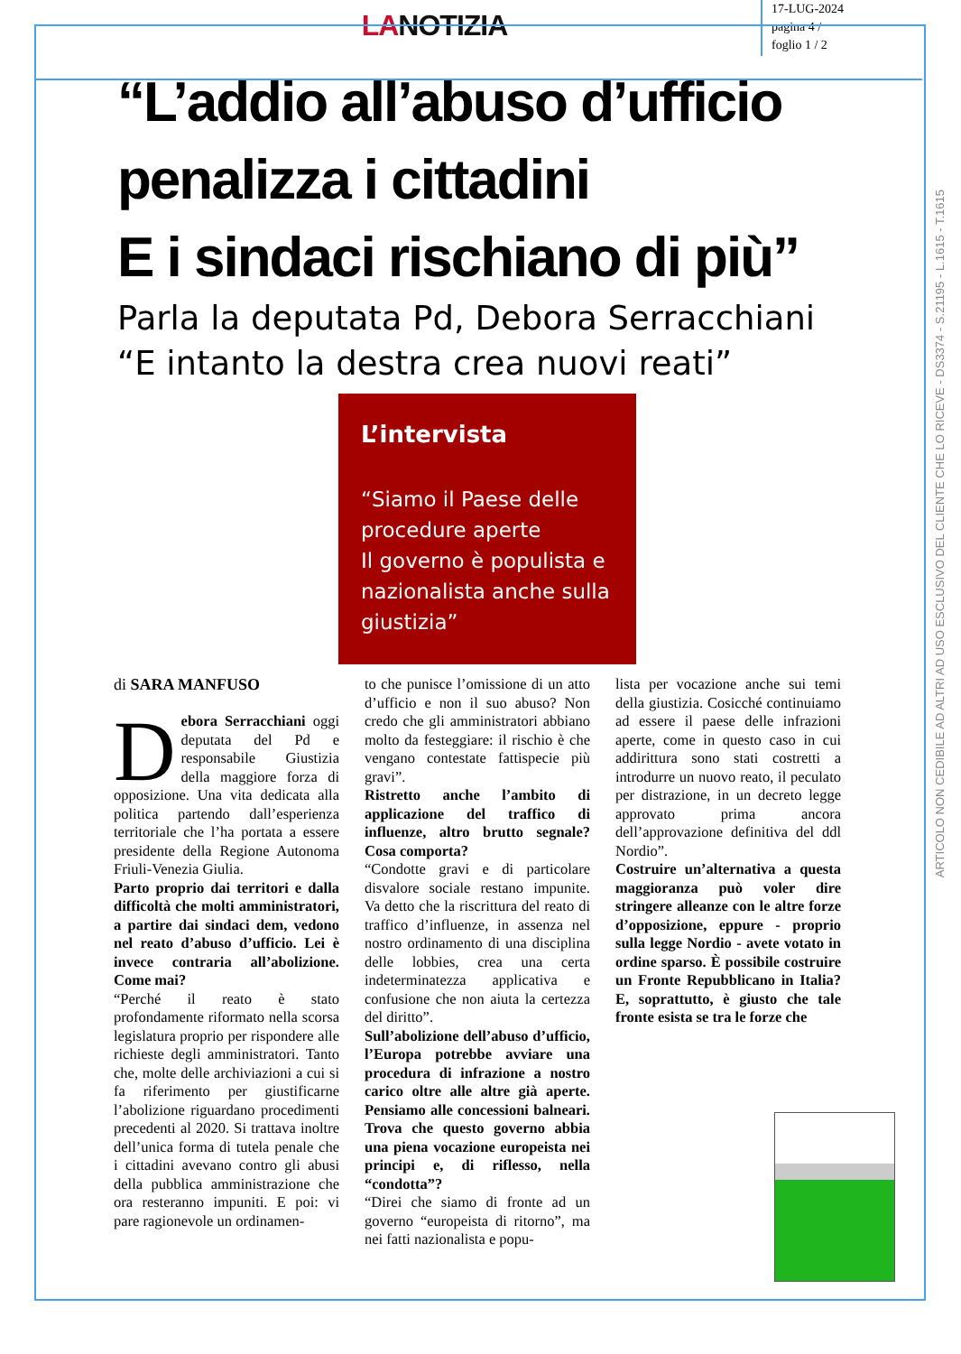LANOTIZIA
17-LUG-2024
pagina 4 /
foglio 1 / 2
“L’addio all’abuso d’ufficio penalizza i cittadini
E i sindaci rischiano di più”
Parla la deputata Pd, Debora Serracchiani
“E intanto la destra crea nuovi reati”
L’intervista
“Siamo il Paese delle procedure aperte
Il governo è populista e nazionalista anche sulla giustizia”
di SARA MANFUSO
Debora Serracchiani oggi deputata del Pd e responsabile Giustizia della maggiore forza di opposizione. Una vita dedicata alla politica partendo dall’esperienza territoriale che l’ha portata a essere presidente della Regione Autonoma Friuli-Venezia Giulia.
Parto proprio dai territori e dalla difficoltà che molti amministratori, a partire dai sindaci dem, vedono nel reato d’abuso d’ufficio. Lei è invece contraria all’abolizione. Come mai?
“Perché il reato è stato profondamente riformato nella scorsa legislatura proprio per rispondere alle richieste degli amministratori. Tanto che, molte delle archiviazioni a cui si fa riferimento per giustificarne l’abolizione riguardano procedimenti precedenti al 2020. Si trattava inoltre dell’unica forma di tutela penale che i cittadini avevano contro gli abusi della pubblica amministrazione che ora resteranno impuniti. E poi: vi pare ragionevole un ordinamen-
to che punisce l’omissione di un atto d’ufficio e non il suo abuso? Non credo che gli amministratori abbiano molto da festeggiare: il rischio è che vengano contestate fattispecie più gravi”.
Ristretto anche l’ambito di applicazione del traffico di influenze, altro brutto segnale? Cosa comporta?
“Condotte gravi e di particolare disvalore sociale restano impunite. Va detto che la riscrittura del reato di traffico d’influenze, in assenza nel nostro ordinamento di una disciplina delle lobbies, crea una certa indeterminatezza applicativa e confusione che non aiuta la certezza del diritto”.
Sull’abolizione dell’abuso d’ufficio, l’Europa potrebbe avviare una procedura di infrazione a nostro carico oltre alle altre già aperte. Pensiamo alle concessioni balneari. Trova che questo governo abbia una piena vocazione europeista nei principi e, di riflesso, nella “condotta”?
“Direi che siamo di fronte ad un governo “europeista di ritorno”, ma nei fatti nazionalista e popu-
lista per vocazione anche sui temi della giustizia. Cosicché continuiamo ad essere il paese delle infrazioni aperte, come in questo caso in cui addirittura sono stati costretti a introdurre un nuovo reato, il peculato per distrazione, in un decreto legge approvato prima ancora dell’approvazione definitiva del ddl Nordio”.
Costruire un’alternativa a questa maggioranza può voler dire stringere alleanze con le altre forze d’opposizione, eppure - proprio sulla legge Nordio - avete votato in ordine sparso. È possibile costruire un Fronte Repubblicano in Italia? E, soprattutto, è giusto che tale fronte esista se tra le forze che
ARTICOLO NON CEDIBILE AD ALTRI AD USO ESCLUSIVO DEL CLIENTE CHE LO RICEVE - DS3374 - S.21195 - L.1615 - T.1615